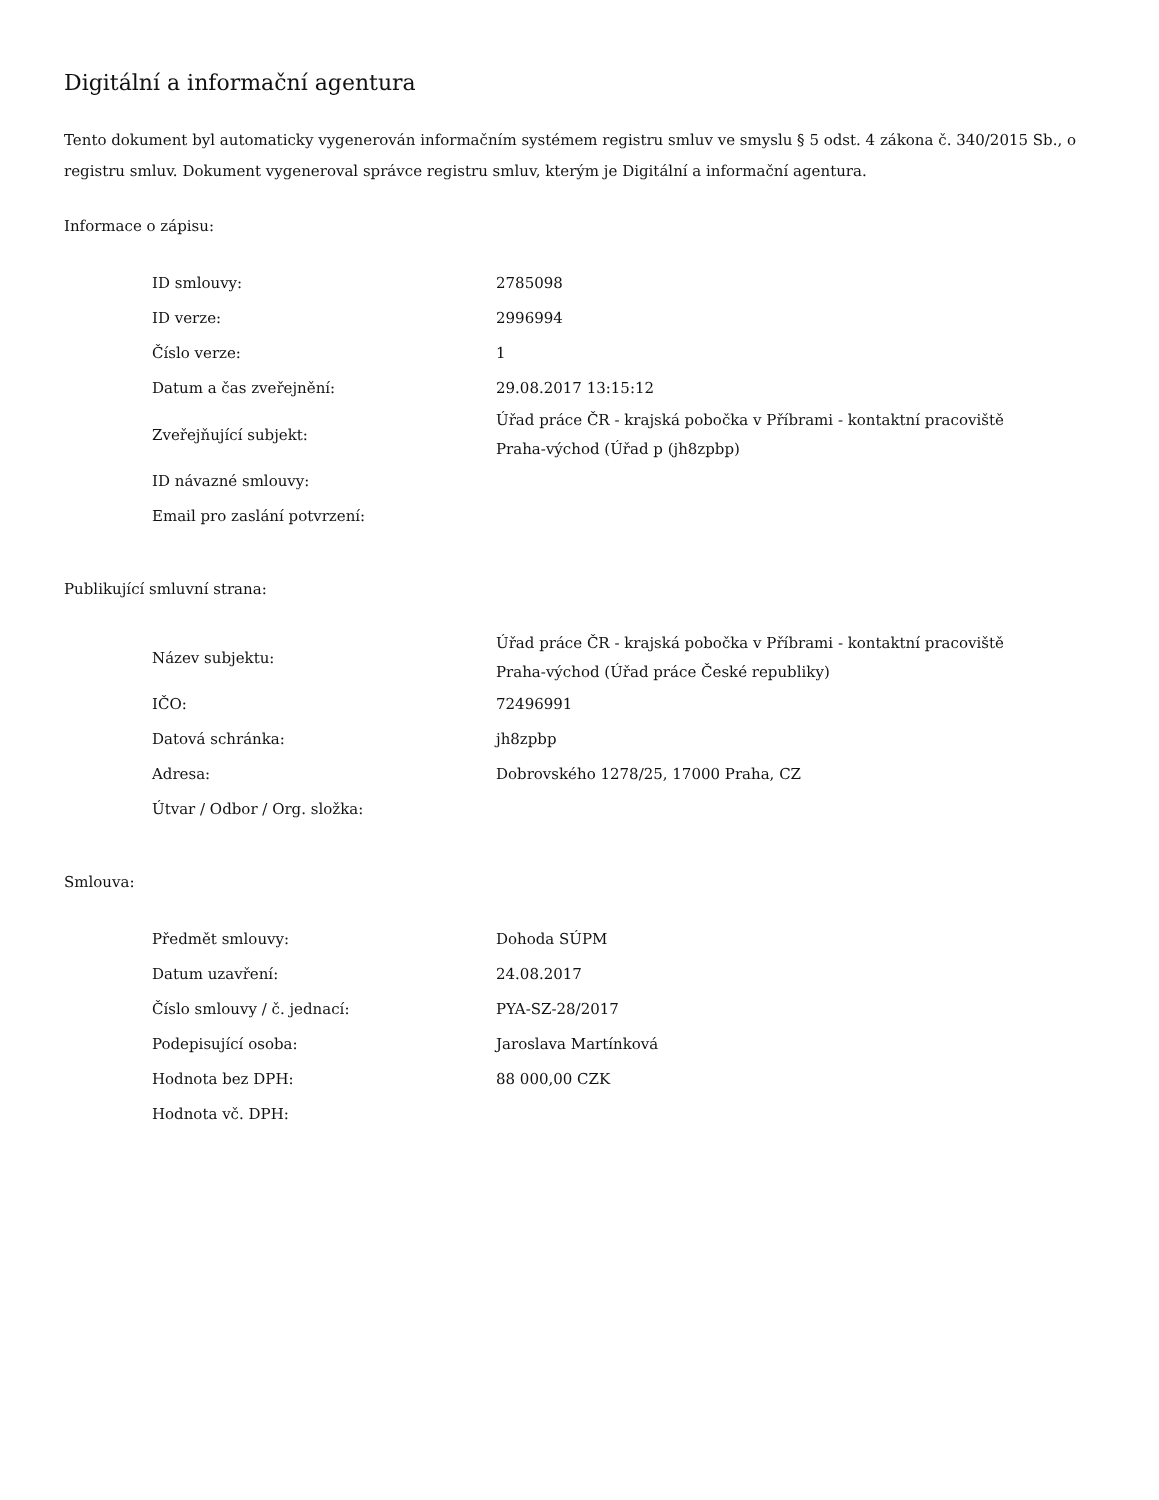Digitální a informační agentura
Tento dokument byl automaticky vygenerován informačním systémem registru smluv ve smyslu § 5 odst. 4 zákona č. 340/2015 Sb., o registru smluv. Dokument vygeneroval správce registru smluv, kterým je Digitální a informační agentura.
Informace o zápisu:
| ID smlouvy: | 2785098 |
| ID verze: | 2996994 |
| Číslo verze: | 1 |
| Datum a čas zveřejnění: | 29.08.2017 13:15:12 |
| Zveřejňující subjekt: | Úřad práce ČR - krajská pobočka v Příbrami - kontaktní pracoviště Praha-východ (Úřad p (jh8zpbp) |
| ID návazné smlouvy: | |
| Email pro zaslání potvrzení: | |
Publikující smluvní strana:
| Název subjektu: | Úřad práce ČR - krajská pobočka v Příbrami - kontaktní pracoviště Praha-východ (Úřad práce České republiky) |
| IČO: | 72496991 |
| Datová schránka: | jh8zpbp |
| Adresa: | Dobrovského 1278/25, 17000 Praha, CZ |
| Útvar / Odbor / Org. složka: | |
Smlouva:
| Předmět smlouvy: | Dohoda SÚPM |
| Datum uzavření: | 24.08.2017 |
| Číslo smlouvy / č. jednací: | PYA-SZ-28/2017 |
| Podepisující osoba: | Jaroslava Martínková |
| Hodnota bez DPH: | 88 000,00 CZK |
| Hodnota vč. DPH: | |